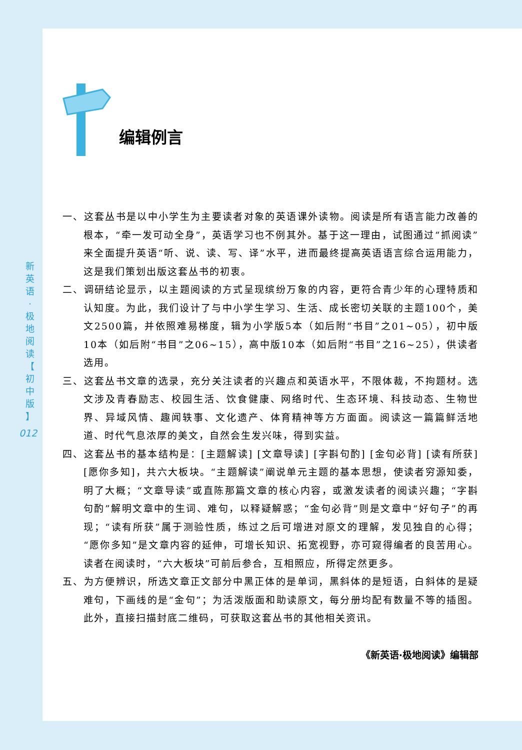新
英
语
·
极
地
阅
读
【
初
中
版
】
012
编辑例言
一、这套丛书是以中小学生为主要读者对象的英语课外读物。阅读是所有语言能力改善的根本，“牵一发可动全身”，英语学习也不例其外。基于这一理由，试图通过“抓阅读”来全面提升英语“听、说、读、写、译”水平，进而最终提高英语语言综合运用能力，这是我们策划出版这套丛书的初衷。
二、调研结论显示，以主题阅读的方式呈现缤纷万象的内容，更符合青少年的心理特质和认知度。为此，我们设计了与中小学生学习、生活、成长密切关联的主题100个，美文2500篇，并依照难易梯度，辑为小学版5本（如后附“书目”之01~05），初中版10本（如后附“书目”之06~15），高中版10本（如后附“书目”之16~25），供读者选用。
三、这套丛书文章的选录，充分关注读者的兴趣点和英语水平，不限体裁，不拘题材。选文涉及青春励志、校园生活、饮食健康、网络时代、生态环境、科技动态、生物世界、异域风情、趣闻轶事、文化遗产、体育精神等方方面面。阅读这一篇篇鲜活地道、时代气息浓厚的美文，自然会生发兴味，得到实益。
四、这套丛书的基本结构是：[主题解读] [文章导读] [字斟句酌] [金句必背] [读有所获] [愿你多知]，共六大板块。“主题解读”阐说单元主题的基本思想，使读者穷源知委，明了大概；“文章导读”或直陈那篇文章的核心内容，或激发读者的阅读兴趣；“字斟句酌”解明文章中的生词、难句，以释疑解惑；“金句必背”则是文章中“好句子”的再现；“读有所获”属于测验性质，练过之后可增进对原文的理解，发见独自的心得；“愿你多知”是文章内容的延伸，可增长知识、拓宽视野，亦可窥得编者的良苦用心。读者在阅读时，“六大板块”可前后参合，互相照应，所得定然更多。
五、为方便辨识，所选文章正文部分中黑正体的是单词，黑斜体的是短语，白斜体的是疑难句，下画线的是“金句”；为活泼版面和助读原文，每分册均配有数量不等的插图。此外，直接扫描封底二维码，可获取这套丛书的其他相关资讯。
《新英语·极地阅读》编辑部